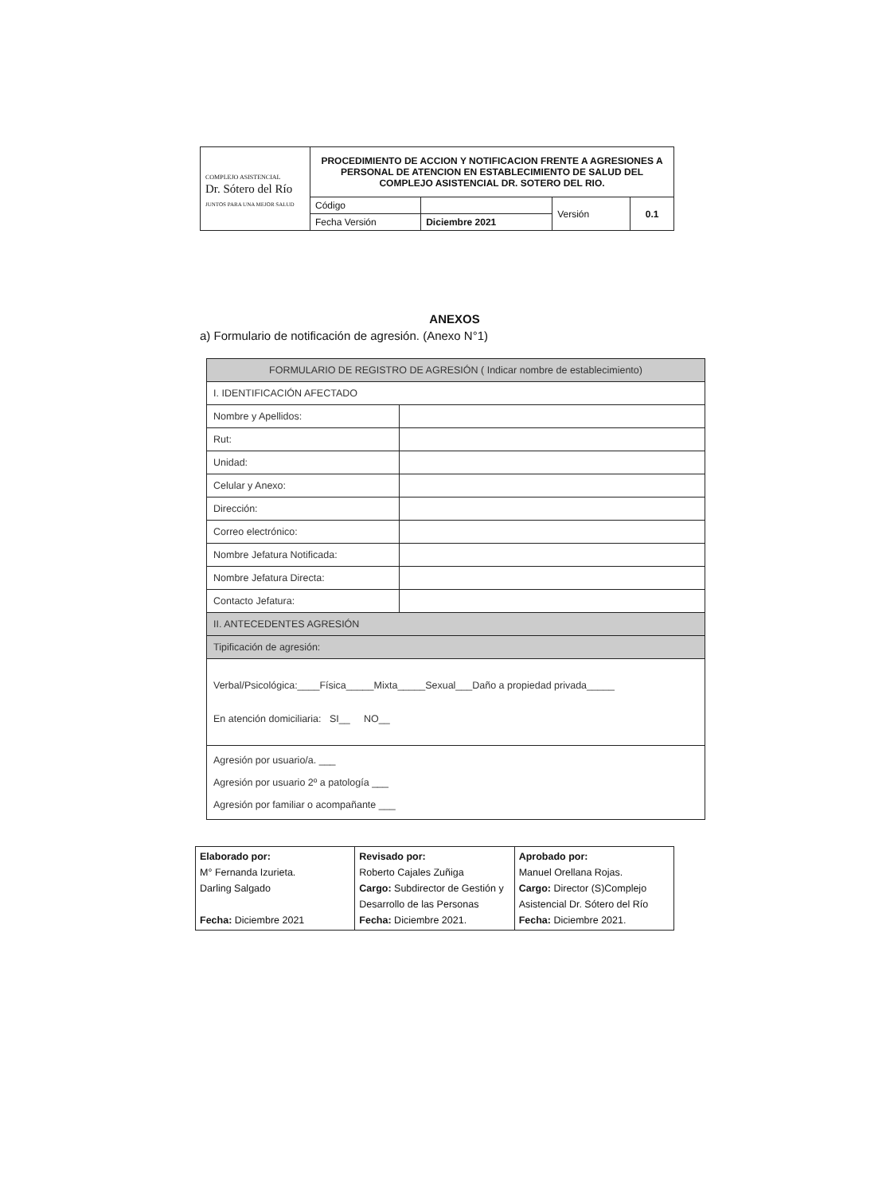| COMPLEJO ASISTENCIAL Dr. Sótero del Río JUNTOS PARA UNA MEJOR SALUD | PROCEDIMIENTO DE ACCION Y NOTIFICACION FRENTE A AGRESIONES A PERSONAL DE ATENCION EN ESTABLECIMIENTO DE SALUD DEL COMPLEJO ASISTENCIAL DR. SOTERO DEL RIO. | | | |
| | Código | | Versión | 0.1 |
| | Fecha Versión | Diciembre 2021 | | |
ANEXOS
a) Formulario de notificación de agresión. (Anexo N°1)
| FORMULARIO DE REGISTRO DE AGRESIÓN ( Indicar nombre de establecimiento) | |
| I. IDENTIFICACIÓN AFECTADO | |
| Nombre y Apellidos: | |
| Rut: | |
| Unidad: | |
| Celular y Anexo: | |
| Dirección: | |
| Correo electrónico: | |
| Nombre Jefatura Notificada: | |
| Nombre Jefatura Directa: | |
| Contacto Jefatura: | |
| II. ANTECEDENTES AGRESIÓN | |
| Tipificación de agresión: | |
| Verbal/Psicológica:____Física_____Mixta_____Sexual___Daño a propiedad privada_____ En atención domiciliaria: SI__ NO__ | |
| Agresión por usuario/a. ___ Agresión por usuario 2º a patología ___ Agresión por familiar o acompañante ___ | |
| Elaborado por: M° Fernanda Izurieta. Darling Salgado Fecha: Diciembre 2021 | Revisado por: Roberto Cajales Zuñiga Cargo: Subdirector de Gestión y Desarrollo de las Personas Fecha: Diciembre 2021. | Aprobado por: Manuel Orellana Rojas. Cargo: Director (S)Complejo Asistencial Dr. Sótero del Río Fecha: Diciembre 2021. |